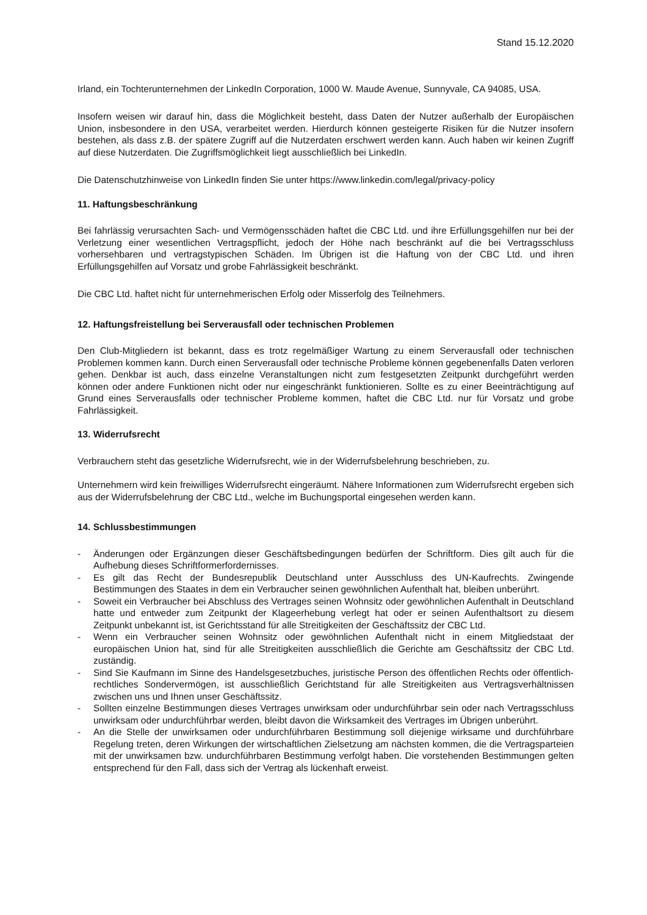Stand 15.12.2020
Irland, ein Tochterunternehmen der LinkedIn Corporation, 1000 W. Maude Avenue, Sunnyvale, CA 94085, USA.
Insofern weisen wir darauf hin, dass die Möglichkeit besteht, dass Daten der Nutzer außerhalb der Europäischen Union, insbesondere in den USA, verarbeitet werden. Hierdurch können gesteigerte Risiken für die Nutzer insofern bestehen, als dass z.B. der spätere Zugriff auf die Nutzerdaten erschwert werden kann. Auch haben wir keinen Zugriff auf diese Nutzerdaten. Die Zugriffsmöglichkeit liegt ausschließlich bei LinkedIn.
Die Datenschutzhinweise von LinkedIn finden Sie unter https://www.linkedin.com/legal/privacy-policy
11. Haftungsbeschränkung
Bei fahrlässig verursachten Sach- und Vermögensschäden haftet die CBC Ltd. und ihre Erfüllungsgehilfen nur bei der Verletzung einer wesentlichen Vertragspflicht, jedoch der Höhe nach beschränkt auf die bei Vertragsschluss vorhersehbaren und vertragstypischen Schäden. Im Übrigen ist die Haftung von der CBC Ltd. und ihren Erfüllungsgehilfen auf Vorsatz und grobe Fahrlässigkeit beschränkt.
Die CBC Ltd. haftet nicht für unternehmerischen Erfolg oder Misserfolg des Teilnehmers.
12. Haftungsfreistellung bei Serverausfall oder technischen Problemen
Den Club-Mitgliedern ist bekannt, dass es trotz regelmäßiger Wartung zu einem Serverausfall oder technischen Problemen kommen kann. Durch einen Serverausfall oder technische Probleme können gegebenenfalls Daten verloren gehen. Denkbar ist auch, dass einzelne Veranstaltungen nicht zum festgesetzten Zeitpunkt durchgeführt werden können oder andere Funktionen nicht oder nur eingeschränkt funktionieren. Sollte es zu einer Beeinträchtigung auf Grund eines Serverausfalls oder technischer Probleme kommen, haftet die CBC Ltd. nur für Vorsatz und grobe Fahrlässigkeit.
13. Widerrufsrecht
Verbrauchern steht das gesetzliche Widerrufsrecht, wie in der Widerrufsbelehrung beschrieben, zu.
Unternehmern wird kein freiwilliges Widerrufsrecht eingeräumt. Nähere Informationen zum Widerrufsrecht ergeben sich aus der Widerrufsbelehrung der CBC Ltd., welche im Buchungsportal eingesehen werden kann.
14. Schlussbestimmungen
- Änderungen oder Ergänzungen dieser Geschäftsbedingungen bedürfen der Schriftform. Dies gilt auch für die Aufhebung dieses Schriftformerfordernisses.
- Es gilt das Recht der Bundesrepublik Deutschland unter Ausschluss des UN-Kaufrechts. Zwingende Bestimmungen des Staates in dem ein Verbraucher seinen gewöhnlichen Aufenthalt hat, bleiben unberührt.
- Soweit ein Verbraucher bei Abschluss des Vertrages seinen Wohnsitz oder gewöhnlichen Aufenthalt in Deutschland hatte und entweder zum Zeitpunkt der Klageerhebung verlegt hat oder er seinen Aufenthaltsort zu diesem Zeitpunkt unbekannt ist, ist Gerichtsstand für alle Streitigkeiten der Geschäftssitz der CBC Ltd.
- Wenn ein Verbraucher seinen Wohnsitz oder gewöhnlichen Aufenthalt nicht in einem Mitgliedstaat der europäischen Union hat, sind für alle Streitigkeiten ausschließlich die Gerichte am Geschäftssitz der CBC Ltd. zuständig.
- Sind Sie Kaufmann im Sinne des Handelsgesetzbuches, juristische Person des öffentlichen Rechts oder öffentlich-rechtliches Sondervermögen, ist ausschließlich Gerichtstand für alle Streitigkeiten aus Vertragsverhältnissen zwischen uns und Ihnen unser Geschäftssitz.
- Sollten einzelne Bestimmungen dieses Vertrages unwirksam oder undurchführbar sein oder nach Vertragsschluss unwirksam oder undurchführbar werden, bleibt davon die Wirksamkeit des Vertrages im Übrigen unberührt.
- An die Stelle der unwirksamen oder undurchführbaren Bestimmung soll diejenige wirksame und durchführbare Regelung treten, deren Wirkungen der wirtschaftlichen Zielsetzung am nächsten kommen, die die Vertragsparteien mit der unwirksamen bzw. undurchführbaren Bestimmung verfolgt haben. Die vorstehenden Bestimmungen gelten entsprechend für den Fall, dass sich der Vertrag als lückenhaft erweist.